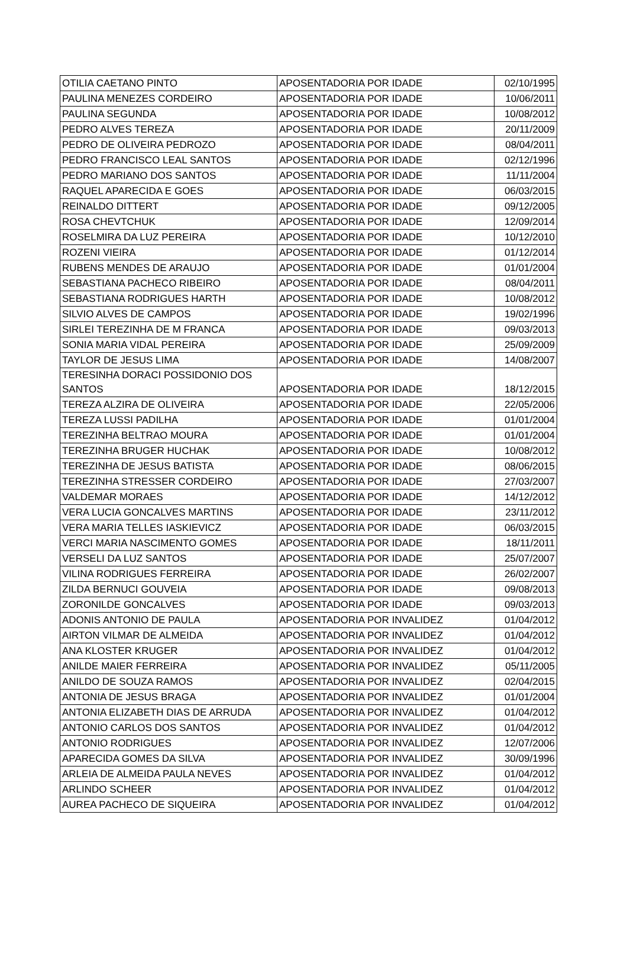| OTILIA CAETANO PINTO | APOSENTADORIA POR IDADE | 02/10/1995 |
| PAULINA MENEZES CORDEIRO | APOSENTADORIA POR IDADE | 10/06/2011 |
| PAULINA SEGUNDA | APOSENTADORIA POR IDADE | 10/08/2012 |
| PEDRO ALVES TEREZA | APOSENTADORIA POR IDADE | 20/11/2009 |
| PEDRO DE OLIVEIRA PEDROZO | APOSENTADORIA POR IDADE | 08/04/2011 |
| PEDRO FRANCISCO LEAL SANTOS | APOSENTADORIA POR IDADE | 02/12/1996 |
| PEDRO MARIANO DOS SANTOS | APOSENTADORIA POR IDADE | 11/11/2004 |
| RAQUEL APARECIDA E GOES | APOSENTADORIA POR IDADE | 06/03/2015 |
| REINALDO DITTERT | APOSENTADORIA POR IDADE | 09/12/2005 |
| ROSA CHEVTCHUK | APOSENTADORIA POR IDADE | 12/09/2014 |
| ROSELMIRA DA LUZ PEREIRA | APOSENTADORIA POR IDADE | 10/12/2010 |
| ROZENI VIEIRA | APOSENTADORIA POR IDADE | 01/12/2014 |
| RUBENS MENDES DE ARAUJO | APOSENTADORIA POR IDADE | 01/01/2004 |
| SEBASTIANA PACHECO RIBEIRO | APOSENTADORIA POR IDADE | 08/04/2011 |
| SEBASTIANA RODRIGUES HARTH | APOSENTADORIA POR IDADE | 10/08/2012 |
| SILVIO ALVES DE CAMPOS | APOSENTADORIA POR IDADE | 19/02/1996 |
| SIRLEI TEREZINHA DE M FRANCA | APOSENTADORIA POR IDADE | 09/03/2013 |
| SONIA MARIA VIDAL PEREIRA | APOSENTADORIA POR IDADE | 25/09/2009 |
| TAYLOR DE JESUS LIMA | APOSENTADORIA POR IDADE | 14/08/2007 |
| TERESINHA DORACI POSSIDONIO DOS SANTOS | APOSENTADORIA POR IDADE | 18/12/2015 |
| TEREZA ALZIRA DE OLIVEIRA | APOSENTADORIA POR IDADE | 22/05/2006 |
| TEREZA LUSSI PADILHA | APOSENTADORIA POR IDADE | 01/01/2004 |
| TEREZINHA BELTRAO MOURA | APOSENTADORIA POR IDADE | 01/01/2004 |
| TEREZINHA BRUGER HUCHAK | APOSENTADORIA POR IDADE | 10/08/2012 |
| TEREZINHA DE JESUS BATISTA | APOSENTADORIA POR IDADE | 08/06/2015 |
| TEREZINHA STRESSER CORDEIRO | APOSENTADORIA POR IDADE | 27/03/2007 |
| VALDEMAR MORAES | APOSENTADORIA POR IDADE | 14/12/2012 |
| VERA LUCIA GONCALVES MARTINS | APOSENTADORIA POR IDADE | 23/11/2012 |
| VERA MARIA TELLES IASKIEVICZ | APOSENTADORIA POR IDADE | 06/03/2015 |
| VERCI MARIA NASCIMENTO GOMES | APOSENTADORIA POR IDADE | 18/11/2011 |
| VERSELI DA LUZ SANTOS | APOSENTADORIA POR IDADE | 25/07/2007 |
| VILINA RODRIGUES FERREIRA | APOSENTADORIA POR IDADE | 26/02/2007 |
| ZILDA BERNUCI GOUVEIA | APOSENTADORIA POR IDADE | 09/08/2013 |
| ZORONILDE GONCALVES | APOSENTADORIA POR IDADE | 09/03/2013 |
| ADONIS ANTONIO DE PAULA | APOSENTADORIA POR INVALIDEZ | 01/04/2012 |
| AIRTON VILMAR DE ALMEIDA | APOSENTADORIA POR INVALIDEZ | 01/04/2012 |
| ANA KLOSTER KRUGER | APOSENTADORIA POR INVALIDEZ | 01/04/2012 |
| ANILDE MAIER FERREIRA | APOSENTADORIA POR INVALIDEZ | 05/11/2005 |
| ANILDO DE SOUZA RAMOS | APOSENTADORIA POR INVALIDEZ | 02/04/2015 |
| ANTONIA DE JESUS BRAGA | APOSENTADORIA POR INVALIDEZ | 01/01/2004 |
| ANTONIA ELIZABETH DIAS DE ARRUDA | APOSENTADORIA POR INVALIDEZ | 01/04/2012 |
| ANTONIO CARLOS DOS SANTOS | APOSENTADORIA POR INVALIDEZ | 01/04/2012 |
| ANTONIO RODRIGUES | APOSENTADORIA POR INVALIDEZ | 12/07/2006 |
| APARECIDA GOMES DA SILVA | APOSENTADORIA POR INVALIDEZ | 30/09/1996 |
| ARLEIA DE ALMEIDA PAULA NEVES | APOSENTADORIA POR INVALIDEZ | 01/04/2012 |
| ARLINDO SCHEER | APOSENTADORIA POR INVALIDEZ | 01/04/2012 |
| AUREA PACHECO DE SIQUEIRA | APOSENTADORIA POR INVALIDEZ | 01/04/2012 |